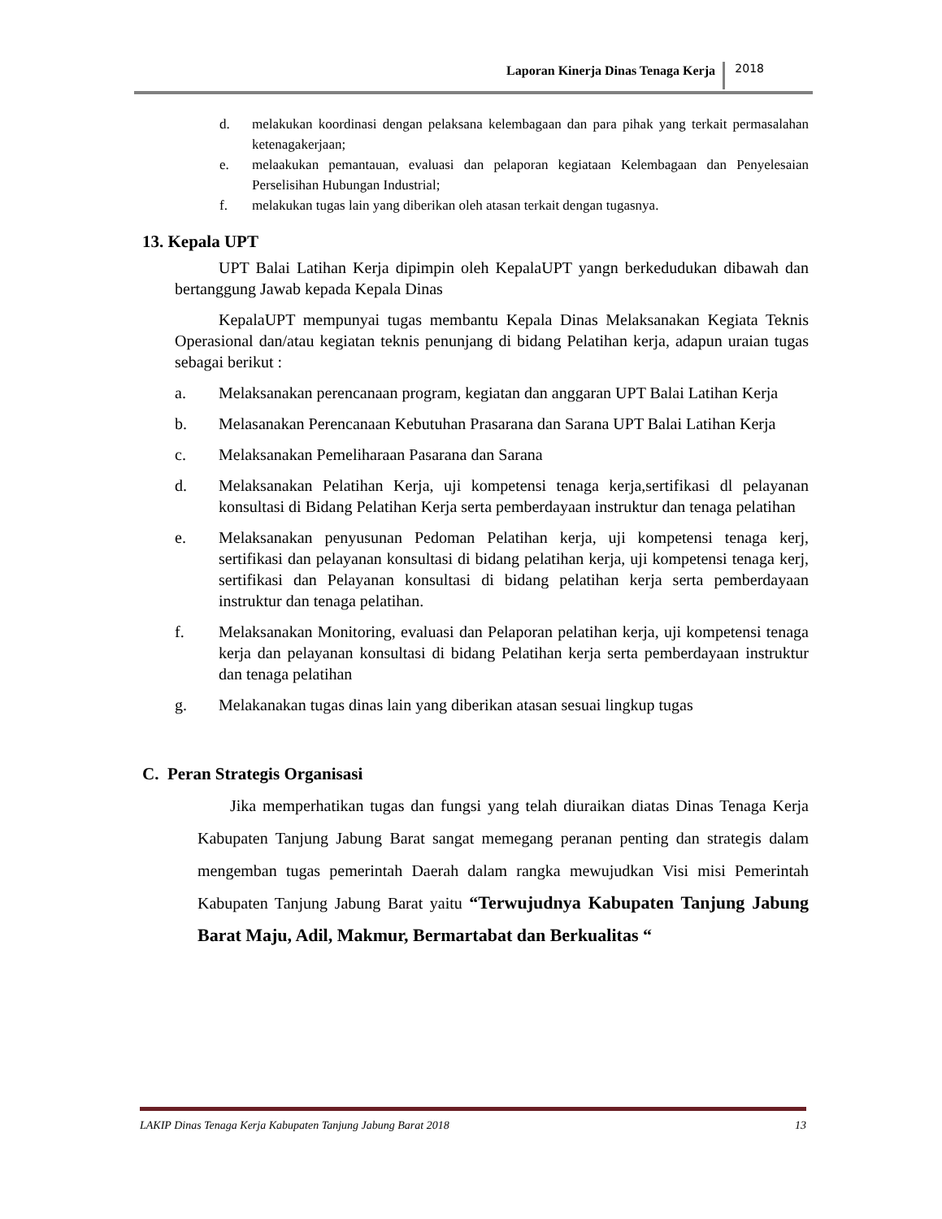Laporan Kinerja Dinas Tenaga Kerja 2018
d. melakukan koordinasi dengan pelaksana kelembagaan dan para pihak yang terkait permasalahan ketenagakerjaan;
e. melaakukan pemantauan, evaluasi dan pelaporan kegiataan Kelembagaan dan Penyelesaian Perselisihan Hubungan Industrial;
f. melakukan tugas lain yang diberikan oleh atasan terkait dengan tugasnya.
13. Kepala UPT
UPT Balai Latihan Kerja dipimpin oleh KepalaUPT yangn berkedudukan dibawah dan bertanggung Jawab kepada Kepala Dinas
KepalaUPT mempunyai tugas membantu Kepala Dinas Melaksanakan Kegiata Teknis Operasional dan/atau kegiatan teknis penunjang di bidang Pelatihan kerja, adapun uraian tugas sebagai berikut :
a. Melaksanakan perencanaan program, kegiatan dan anggaran UPT Balai Latihan Kerja
b. Melasanakan Perencanaan Kebutuhan Prasarana dan Sarana UPT Balai Latihan Kerja
c. Melaksanakan Pemeliharaan Pasarana dan Sarana
d. Melaksanakan Pelatihan Kerja, uji kompetensi tenaga kerja,sertifikasi dl pelayanan konsultasi di Bidang Pelatihan Kerja serta pemberdayaan instruktur dan tenaga pelatihan
e. Melaksanakan penyusunan Pedoman Pelatihan kerja, uji kompetensi tenaga kerj, sertifikasi dan pelayanan konsultasi di bidang pelatihan kerja, uji kompetensi tenaga kerj, sertifikasi dan Pelayanan konsultasi di bidang pelatihan kerja serta pemberdayaan instruktur dan tenaga pelatihan.
f. Melaksanakan Monitoring, evaluasi dan Pelaporan pelatihan kerja, uji kompetensi tenaga kerja dan pelayanan konsultasi di bidang Pelatihan kerja serta pemberdayaan instruktur dan tenaga pelatihan
g. Melakanakan tugas dinas lain yang diberikan atasan sesuai lingkup tugas
C. Peran Strategis Organisasi
Jika memperhatikan tugas dan fungsi yang telah diuraikan diatas Dinas Tenaga Kerja Kabupaten Tanjung Jabung Barat sangat memegang peranan penting dan strategis dalam mengemban tugas pemerintah Daerah dalam rangka mewujudkan Visi misi Pemerintah Kabupaten Tanjung Jabung Barat yaitu “Terwujudnya Kabupaten Tanjung Jabung Barat Maju, Adil, Makmur, Bermartabat dan Berkualitas “
LAKIP Dinas Tenaga Kerja Kabupaten Tanjung Jabung Barat 2018 13